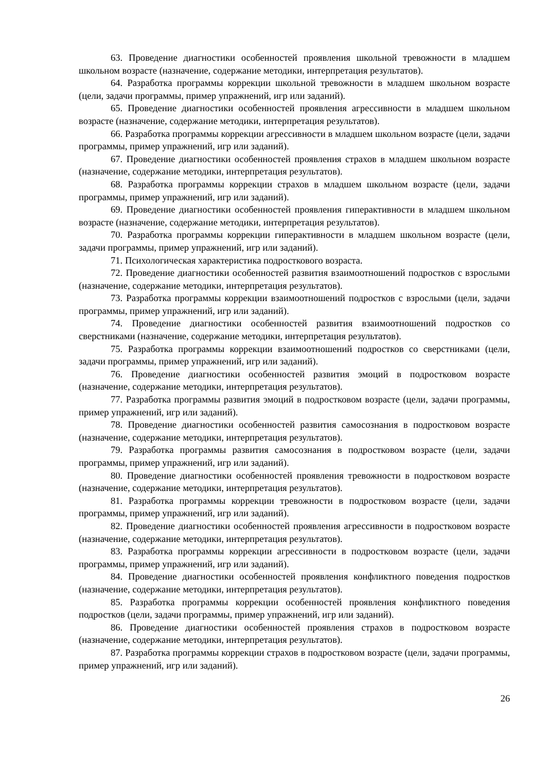63. Проведение диагностики особенностей проявления школьной тревожности в младшем школьном возрасте (назначение, содержание методики, интерпретация результатов).
64. Разработка программы коррекции школьной тревожности в младшем школьном возрасте (цели, задачи программы, пример упражнений, игр или заданий).
65. Проведение диагностики особенностей проявления агрессивности в младшем школьном возрасте (назначение, содержание методики, интерпретация результатов).
66. Разработка программы коррекции агрессивности в младшем школьном возрасте (цели, задачи программы, пример упражнений, игр или заданий).
67. Проведение диагностики особенностей проявления страхов в младшем школьном возрасте (назначение, содержание методики, интерпретация результатов).
68. Разработка программы коррекции страхов в младшем школьном возрасте (цели, задачи программы, пример упражнений, игр или заданий).
69. Проведение диагностики особенностей проявления гиперактивности в младшем школьном возрасте (назначение, содержание методики, интерпретация результатов).
70. Разработка программы коррекции гиперактивности в младшем школьном возрасте (цели, задачи программы, пример упражнений, игр или заданий).
71. Психологическая характеристика подросткового возраста.
72. Проведение диагностики особенностей развития взаимоотношений подростков с взрослыми (назначение, содержание методики, интерпретация результатов).
73. Разработка программы коррекции взаимоотношений подростков с взрослыми (цели, задачи программы, пример упражнений, игр или заданий).
74. Проведение диагностики особенностей развития взаимоотношений подростков со сверстниками (назначение, содержание методики, интерпретация результатов).
75. Разработка программы коррекции взаимоотношений подростков со сверстниками (цели, задачи программы, пример упражнений, игр или заданий).
76. Проведение диагностики особенностей развития эмоций в подростковом возрасте (назначение, содержание методики, интерпретация результатов).
77. Разработка программы развития эмоций в подростковом возрасте (цели, задачи программы, пример упражнений, игр или заданий).
78. Проведение диагностики особенностей развития самосознания в подростковом возрасте (назначение, содержание методики, интерпретация результатов).
79. Разработка программы развития самосознания в подростковом возрасте (цели, задачи программы, пример упражнений, игр или заданий).
80. Проведение диагностики особенностей проявления тревожности в подростковом возрасте (назначение, содержание методики, интерпретация результатов).
81. Разработка программы коррекции тревожности в подростковом возрасте (цели, задачи программы, пример упражнений, игр или заданий).
82. Проведение диагностики особенностей проявления агрессивности в подростковом возрасте (назначение, содержание методики, интерпретация результатов).
83. Разработка программы коррекции агрессивности в подростковом возрасте (цели, задачи программы, пример упражнений, игр или заданий).
84. Проведение диагностики особенностей проявления конфликтного поведения подростков (назначение, содержание методики, интерпретация результатов).
85. Разработка программы коррекции особенностей проявления конфликтного поведения подростков (цели, задачи программы, пример упражнений, игр или заданий).
86. Проведение диагностики особенностей проявления страхов в подростковом возрасте (назначение, содержание методики, интерпретация результатов).
87. Разработка программы коррекции страхов в подростковом возрасте (цели, задачи программы, пример упражнений, игр или заданий).
26